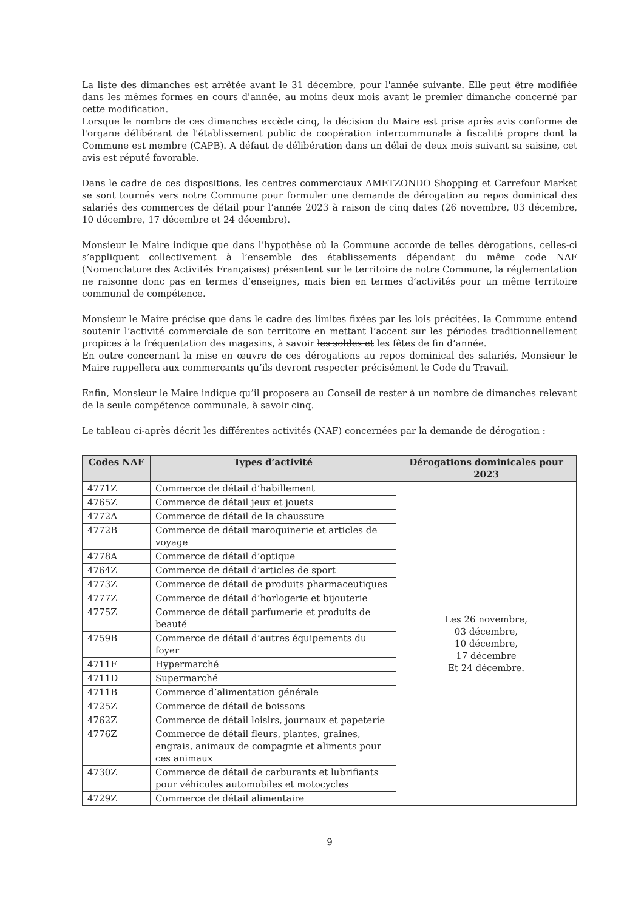La liste des dimanches est arrêtée avant le 31 décembre, pour l'année suivante. Elle peut être modifiée dans les mêmes formes en cours d'année, au moins deux mois avant le premier dimanche concerné par cette modification.
Lorsque le nombre de ces dimanches excède cinq, la décision du Maire est prise après avis conforme de l'organe délibérant de l'établissement public de coopération intercommunale à fiscalité propre dont la Commune est membre (CAPB). A défaut de délibération dans un délai de deux mois suivant sa saisine, cet avis est réputé favorable.
Dans le cadre de ces dispositions, les centres commerciaux AMETZONDO Shopping et Carrefour Market se sont tournés vers notre Commune pour formuler une demande de dérogation au repos dominical des salariés des commerces de détail pour l’année 2023 à raison de cinq dates (26 novembre, 03 décembre, 10 décembre, 17 décembre et 24 décembre).
Monsieur le Maire indique que dans l’hypothèse où la Commune accorde de telles dérogations, celles-ci s’appliquent collectivement à l’ensemble des établissements dépendant du même code NAF (Nomenclature des Activités Françaises) présentent sur le territoire de notre Commune, la réglementation ne raisonne donc pas en termes d’enseignes, mais bien en termes d’activités pour un même territoire communal de compétence.
Monsieur le Maire précise que dans le cadre des limites fixées par les lois précitées, la Commune entend soutenir l’activité commerciale de son territoire en mettant l’accent sur les périodes traditionnellement propices à la fréquentation des magasins, à savoir les soldes et les fêtes de fin d’année.
En outre concernant la mise en œuvre de ces dérogations au repos dominical des salariés, Monsieur le Maire rappellera aux commerçants qu’ils devront respecter précisément le Code du Travail.
Enfin, Monsieur le Maire indique qu’il proposera au Conseil de rester à un nombre de dimanches relevant de la seule compétence communale, à savoir cinq.
Le tableau ci-après décrit les différentes activités (NAF) concernées par la demande de dérogation :
| Codes NAF | Types d’activité | Dérogations dominicales pour 2023 |
| --- | --- | --- |
| 4771Z | Commerce de détail d’habillement | Les 26 novembre, 03 décembre, 10 décembre, 17 décembre Et 24 décembre. |
| 4765Z | Commerce de détail jeux et jouets | |
| 4772A | Commerce de détail de la chaussure | |
| 4772B | Commerce de détail maroquinerie et articles de voyage | |
| 4778A | Commerce de détail d’optique | |
| 4764Z | Commerce de détail d’articles de sport | |
| 4773Z | Commerce de détail de produits pharmaceutiques | |
| 4777Z | Commerce de détail d’horlogerie et bijouterie | |
| 4775Z | Commerce de détail parfumerie et produits de beauté | |
| 4759B | Commerce de détail d’autres équipements du foyer | |
| 4711F | Hypermarché | |
| 4711D | Supermarché | |
| 4711B | Commerce d’alimentation générale | |
| 4725Z | Commerce de détail de boissons | |
| 4762Z | Commerce de détail loisirs, journaux et papeterie | |
| 4776Z | Commerce de détail fleurs, plantes, graines, engrais, animaux de compagnie et aliments pour ces animaux | |
| 4730Z | Commerce de détail de carburants et lubrifiants pour véhicules automobiles et motocycles | |
| 4729Z | Commerce de détail alimentaire | |
9